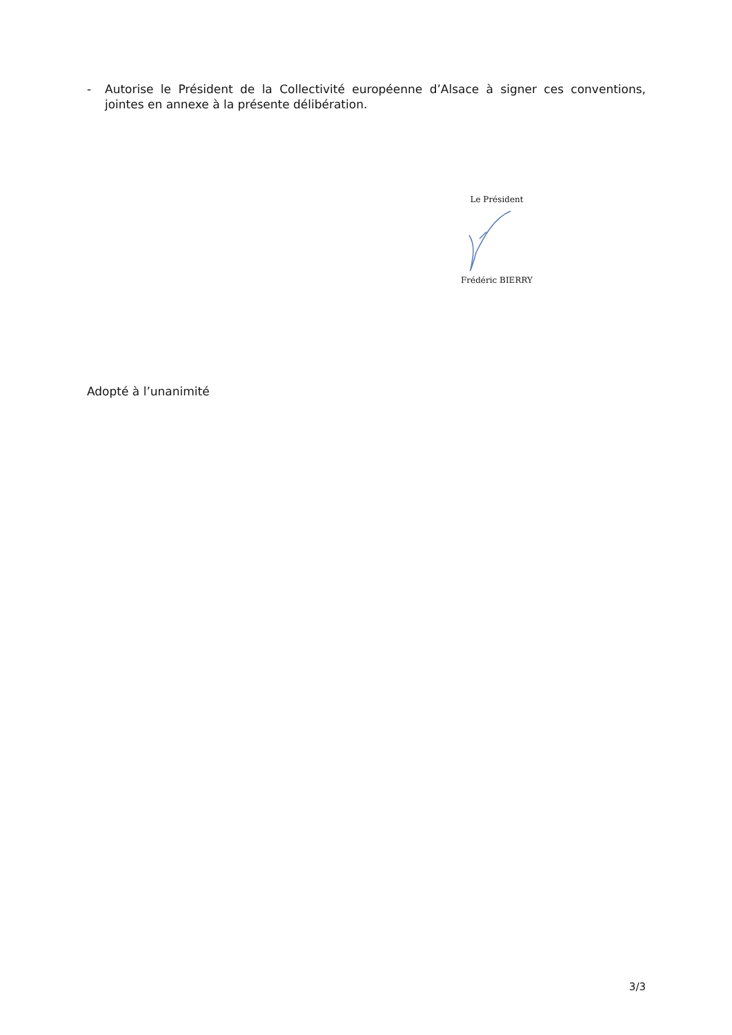- Autorise le Président de la Collectivité européenne d’Alsace à signer ces conventions, jointes en annexe à la présente délibération.
Le Président
Frédéric BIERRY
Adopté à l’unanimité
3/3